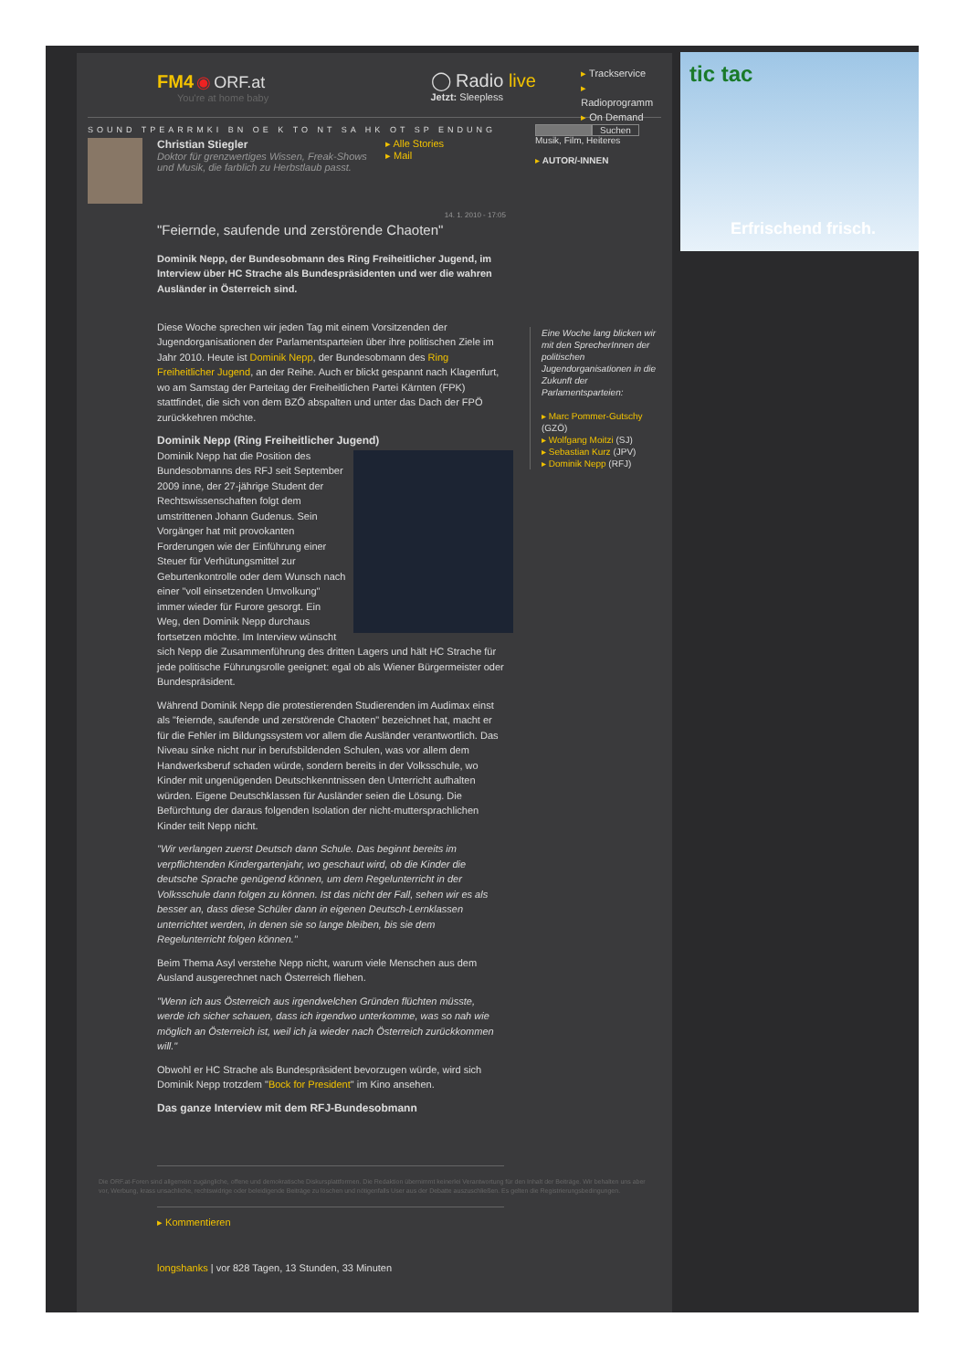FM4 ◉ ORF.at
You're at home baby
◯ Radio live
Jetzt: Sleepless
▸ Trackservice
▸ Radioprogramm
▸ On Demand
SOUND TPEARRMKI BN OE K TO NT SA HK OT SP ENDUNG Suchen
Musik, Film, Heiteres
▸ AUTOR/-INNEN
Christian Stiegler
Doktor für grenzwertiges Wissen, Freak-Shows und Musik, die farblich zu Herbstlaub passt.
▸ Alle Stories
▸ Mail
14. 1. 2010 - 17:05
"Feiernde, saufende und zerstörende Chaoten"
Dominik Nepp, der Bundesobmann des Ring Freiheitlicher Jugend, im Interview über HC Strache als Bundespräsidenten und wer die wahren Ausländer in Österreich sind.
Diese Woche sprechen wir jeden Tag mit einem Vorsitzenden der Jugendorganisationen der Parlamentsparteien über ihre politischen Ziele im Jahr 2010. Heute ist Dominik Nepp, der Bundesobmann des Ring Freiheitlicher Jugend, an der Reihe. Auch er blickt gespannt nach Klagenfurt, wo am Samstag der Parteitag der Freiheitlichen Partei Kärnten (FPK) stattfindet, die sich von dem BZÖ abspalten und unter das Dach der FPÖ zurückkehren möchte.
Dominik Nepp (Ring Freiheitlicher Jugend)
Dominik Nepp hat die Position des Bundesobmanns des RFJ seit September 2009 inne, der 27-jährige Student der Rechtswissenschaften folgt dem umstrittenen Johann Gudenus. Sein Vorgänger hat mit provokanten Forderungen wie der Einführung einer Steuer für Verhütungsmittel zur Geburtenkontrolle oder dem Wunsch nach einer "voll einsetzenden Umvolkung" immer wieder für Furore gesorgt. Ein Weg, den Dominik Nepp durchaus fortsetzen möchte. Im Interview wünscht sich Nepp die Zusammenführung des dritten Lagers und hält HC Strache für jede politische Führungsrolle geeignet: egal ob als Wiener Bürgermeister oder Bundespräsident.
Während Dominik Nepp die protestierenden Studierenden im Audimax einst als "feiernde, saufende und zerstörende Chaoten" bezeichnet hat, macht er für die Fehler im Bildungssystem vor allem die Ausländer verantwortlich. Das Niveau sinke nicht nur in berufsbildenden Schulen, was vor allem dem Handwerksberuf schaden würde, sondern bereits in der Volksschule, wo Kinder mit ungenügenden Deutschkenntnissen den Unterricht aufhalten würden. Eigene Deutschklassen für Ausländer seien die Lösung. Die Befürchtung der daraus folgenden Isolation der nicht-muttersprachlichen Kinder teilt Nepp nicht.
"Wir verlangen zuerst Deutsch dann Schule. Das beginnt bereits im verpflichtenden Kindergartenjahr, wo geschaut wird, ob die Kinder die deutsche Sprache genügend können, um dem Regelunterricht in der Volksschule dann folgen zu können. Ist das nicht der Fall, sehen wir es als besser an, dass diese Schüler dann in eigenen Deutsch-Lernklassen unterrichtet werden, in denen sie so lange bleiben, bis sie dem Regelunterricht folgen können."
Beim Thema Asyl verstehe Nepp nicht, warum viele Menschen aus dem Ausland ausgerechnet nach Österreich fliehen.
"Wenn ich aus Österreich aus irgendwelchen Gründen flüchten müsste, werde ich sicher schauen, dass ich irgendwo unterkomme, was so nah wie möglich an Österreich ist, weil ich ja wieder nach Österreich zurückkommen will."
Obwohl er HC Strache als Bundespräsident bevorzugen würde, wird sich Dominik Nepp trotzdem "Bock for President" im Kino ansehen.
Das ganze Interview mit dem RFJ-Bundesobmann
Die ORF.at-Foren sind allgemein zugängliche, offene und demokratische Diskursplattformen. Die Redaktion übernimmt keinerlei Verantwortung für den Inhalt der Beiträge. Wir behalten uns aber vor, Werbung, krass unsachliche, rechtswidrige oder beleidigende Beiträge zu löschen und nötigenfalls User aus der Debatte auszuschließen. Es gelten die Registrierungsbedingungen.
▸ Kommentieren
longshanks | vor 828 Tagen, 13 Stunden, 33 Minuten
Eine Woche lang blicken wir mit den SprecherInnen der politischen Jugendorganisationen in die Zukunft der Parlamentsparteien:
▸ Marc Pommer-Gutschy (GZÖ)
▸ Wolfgang Moitzi (SJ)
▸ Sebastian Kurz (JPV)
▸ Dominik Nepp (RFJ)
tic tac
Erfrischend frisch.